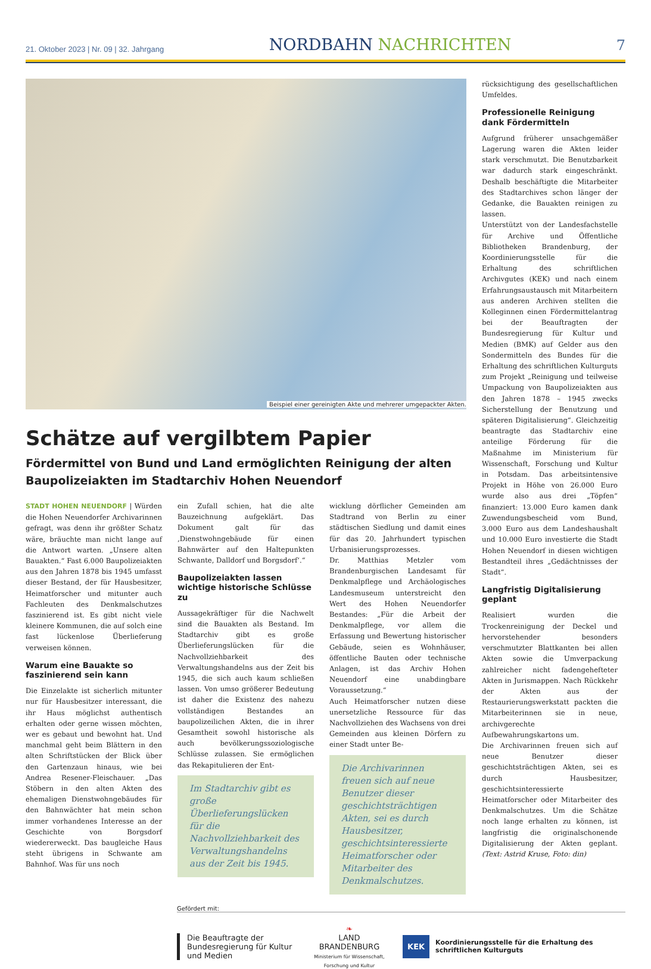21. Oktober 2023 | Nr. 09 | 32. Jahrgang
NORDBAHN NACHRICHTEN
7
Beispiel einer gereinigten Akte und mehrerer umgepackter Akten.
Schätze auf vergilbtem Papier
Fördermittel von Bund und Land ermöglichten Reinigung der alten Baupolizeiakten im Stadtarchiv Hohen Neuendorf
STADT HOHEN NEUENDORF | Würden die Hohen Neuendorfer Archivarinnen gefragt, was denn ihr größter Schatz wäre, bräuchte man nicht lange auf die Antwort warten. „Unsere alten Bauakten.“ Fast 6.000 Baupolizeiakten aus den Jahren 1878 bis 1945 umfasst dieser Bestand, der für Hausbesitzer, Heimatforscher und mitunter auch Fachleuten des Denkmalschutzes faszinierend ist. Es gibt nicht viele kleinere Kommunen, die auf solch eine fast lückenlose Überlieferung verweisen können.
Warum eine Bauakte so faszinierend sein kann
Die Einzelakte ist sicherlich mitunter nur für Hausbesitzer interessant, die ihr Haus möglichst authentisch erhalten oder gerne wissen möchten, wer es gebaut und bewohnt hat. Und manchmal geht beim Blättern in den alten Schriftstücken der Blick über den Gartenzaun hinaus, wie bei Andrea Resener-Fleischauer. „Das Stöbern in den alten Akten des ehemaligen Dienstwohngebäudes für den Bahnwächter hat mein schon immer vorhandenes Interesse an der Geschichte von Borgsdorf wiedererweckt. Das baugleiche Haus steht übrigens in Schwante am Bahnhof. Was für uns noch
ein Zufall schien, hat die alte Bauzeichnung aufgeklärt. Das Dokument galt für das ‚Dienstwohngebäude für einen Bahnwärter auf den Haltepunkten Schwante, Dalldorf und Borgsdorf‘.“
Baupolizeiakten lassen wichtige historische Schlüsse zu
Aussagekräftiger für die Nachwelt sind die Bauakten als Bestand. Im Stadtarchiv gibt es große Überlieferungslücken für die Nachvollziehbarkeit des Verwaltungshandelns aus der Zeit bis 1945, die sich auch kaum schließen lassen. Von umso größerer Bedeutung ist daher die Existenz des nahezu vollständigen Bestandes an baupolizeilichen Akten, die in ihrer Gesamtheit sowohl historische als auch bevölkerungssoziologische Schlüsse zulassen. Sie ermöglichen das Rekapitulieren der Ent-
Im Stadtarchiv gibt es große Überlieferungslücken für die Nachvollziehbarkeit des Verwaltungshandelns aus der Zeit bis 1945.
wicklung dörflicher Gemeinden am Stadtrand von Berlin zu einer städtischen Siedlung und damit eines für das 20. Jahrhundert typischen Urbanisierungsprozesses.
Dr. Matthias Metzler vom Brandenburgischen Landesamt für Denkmalpflege und Archäologisches Landesmuseum unterstreicht den Wert des Hohen Neuendorfer Bestandes: „Für die Arbeit der Denkmalpflege, vor allem die Erfassung und Bewertung historischer Gebäude, seien es Wohnhäuser, öffentliche Bauten oder technische Anlagen, ist das Archiv Hohen Neuendorf eine unabdingbare Voraussetzung.“
Auch Heimatforscher nutzen diese unersetzliche Ressource für das Nachvollziehen des Wachsens von drei Gemeinden aus kleinen Dörfern zu einer Stadt unter Be-
Die Archivarinnen freuen sich auf neue Benutzer dieser geschichtsträchtigen Akten, sei es durch Hausbesitzer, geschichtsinteressierte Heimatforscher oder Mitarbeiter des Denkmalschutzes.
rücksichtigung des gesellschaftlichen Umfeldes.
Professionelle Reinigung dank Fördermitteln
Aufgrund früherer unsachgemäßer Lagerung waren die Akten leider stark verschmutzt. Die Benutzbarkeit war dadurch stark eingeschränkt. Deshalb beschäftigte die Mitarbeiter des Stadtarchives schon länger der Gedanke, die Bauakten reinigen zu lassen.
Unterstützt von der Landesfachstelle für Archive und Öffentliche Bibliotheken Brandenburg, der Koordinierungsstelle für die Erhaltung des schriftlichen Archivgutes (KEK) und nach einem Erfahrungsaustausch mit Mitarbeitern aus anderen Archiven stellten die Kolleginnen einen Fördermittelantrag bei der Beauftragten der Bundesregierung für Kultur und Medien (BMK) auf Gelder aus den Sondermitteln des Bundes für die Erhaltung des schriftlichen Kulturguts zum Projekt „Reinigung und teilweise Umpackung von Baupolizeiakten aus den Jahren 1878 – 1945 zwecks Sicherstellung der Benutzung und späteren Digitalisierung“. Gleichzeitig beantragte das Stadtarchiv eine anteilige Förderung für die Maßnahme im Ministerium für Wissenschaft, Forschung und Kultur in Potsdam. Das arbeitsintensive Projekt in Höhe von 26.000 Euro wurde also aus drei „Töpfen“ finanziert: 13.000 Euro kamen dank Zuwendungsbescheid vom Bund, 3.000 Euro aus dem Landeshaushalt und 10.000 Euro investierte die Stadt Hohen Neuendorf in diesen wichtigen Bestandteil ihres „Gedächtnisses der Stadt“.
Langfristig Digitalisierung geplant
Realisiert wurden die Trockenreinigung der Deckel und hervorstehender besonders verschmutzter Blattkanten bei allen Akten sowie die Umverpackung zahlreicher nicht fadengehefteter Akten in Jurismappen. Nach Rückkehr der Akten aus der Restaurierungswerkstatt packten die Mitarbeiterinnen sie in neue, archivgerechte Aufbewahrungskartons um.
Die Archivarinnen freuen sich auf neue Benutzer dieser geschichtsträchtigen Akten, sei es durch Hausbesitzer, geschichtsinteressierte Heimatforscher oder Mitarbeiter des Denkmalschutzes. Um die Schätze noch lange erhalten zu können, ist langfristig die originalschonende Digitalisierung der Akten geplant. (Text: Astrid Kruse, Foto: din)
Gefördert mit:
Die Beauftragte der Bundesregierung für Kultur und Medien
❧
LAND
BRANDENBURG
Ministerium für Wissenschaft, Forschung und Kultur
KEK Koordinierungsstelle für die Erhaltung des schriftlichen Kulturguts